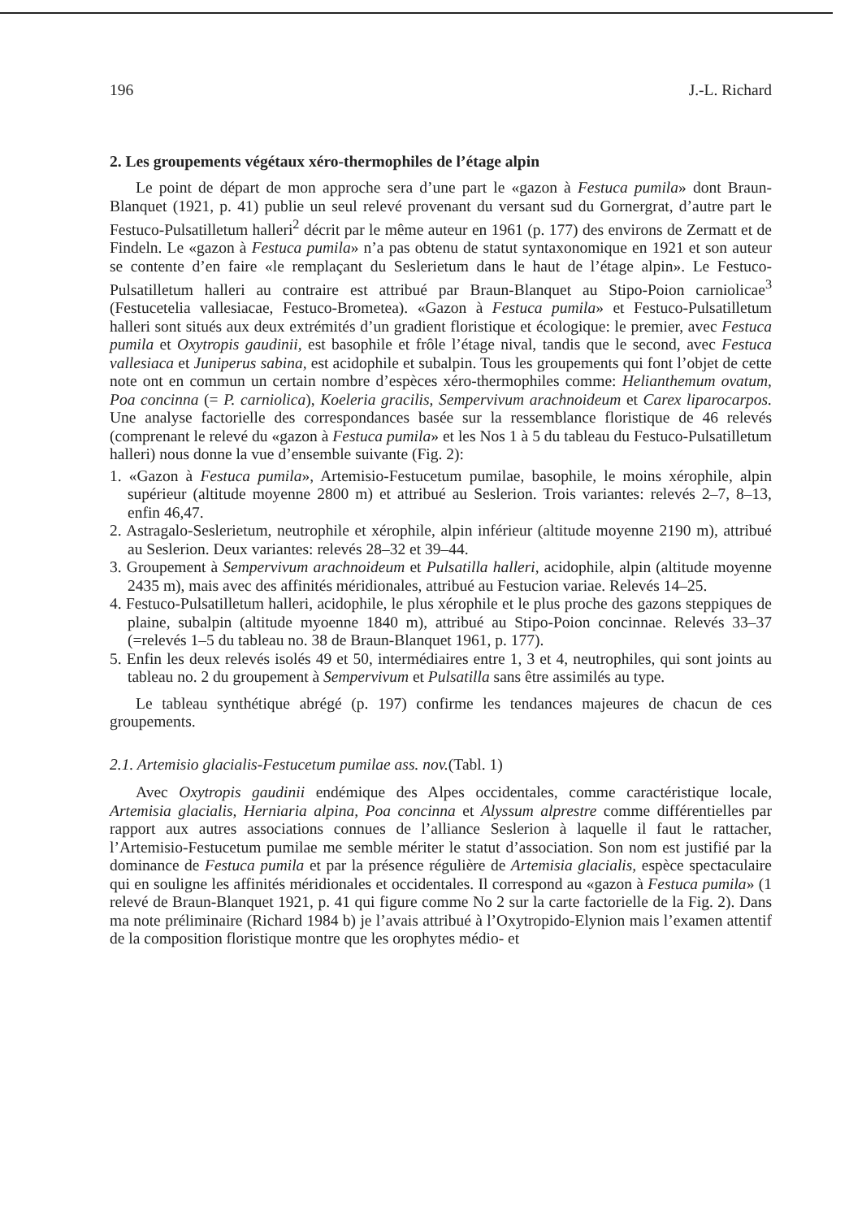196 J.-L. Richard
2. Les groupements végétaux xéro-thermophiles de l’étage alpin
Le point de départ de mon approche sera d’une part le «gazon à Festuca pumila» dont Braun-Blanquet (1921, p. 41) publie un seul relevé provenant du versant sud du Gornergrat, d’autre part le Festuco-Pulsatilletum halleri<sup>2</sup> décrit par le même auteur en 1961 (p. 177) des environs de Zermatt et de Findeln. Le «gazon à Festuca pumila» n’a pas obtenu de statut syntaxonomique en 1921 et son auteur se contente d’en faire «le remplaçant du Seslerietum dans le haut de l’étage alpin». Le Festuco-Pulsatilletum halleri au contraire est attribué par Braun-Blanquet au Stipo-Poion carniolicae<sup>3</sup> (Festucetelia vallesiacae, Festuco-Brometea). «Gazon à Festuca pumila» et Festuco-Pulsatilletum halleri sont situés aux deux extrémités d’un gradient floristique et écologique: le premier, avec Festuca pumila et Oxytropis gaudinii, est basophile et frôle l’étage nival, tandis que le second, avec Festuca vallesiaca et Juniperus sabina, est acidophile et subalpin. Tous les groupements qui font l’objet de cette note ont en commun un certain nombre d’espèces xéro-thermophiles comme: Helianthemum ovatum, Poa concinna (= P. carniolica), Koeleria gracilis, Sempervivum arachnoideum et Carex liparocarpos. Une analyse factorielle des correspondances basée sur la ressemblance floristique de 46 relevés (comprenant le relevé du «gazon à Festuca pumila» et les Nos 1 à 5 du tableau du Festuco-Pulsatilletum halleri) nous donne la vue d’ensemble suivante (Fig. 2):
1. «Gazon à Festuca pumila», Artemisio-Festucetum pumilae, basophile, le moins xérophile, alpin supérieur (altitude moyenne 2800 m) et attribué au Seslerion. Trois variantes: relevés 2–7, 8–13, enfin 46,47.
2. Astragalo-Seslerietum, neutrophile et xérophile, alpin inférieur (altitude moyenne 2190 m), attribué au Seslerion. Deux variantes: relevés 28–32 et 39–44.
3. Groupement à Sempervivum arachnoideum et Pulsatilla halleri, acidophile, alpin (altitude moyenne 2435 m), mais avec des affinités méridionales, attribué au Festucion variae. Relevés 14–25.
4. Festuco-Pulsatilletum halleri, acidophile, le plus xérophile et le plus proche des gazons steppiques de plaine, subalpin (altitude myoenne 1840 m), attribué au Stipo-Poion concinnae. Relevés 33–37 (=relevés 1–5 du tableau no. 38 de Braun-Blanquet 1961, p. 177).
5. Enfin les deux relevés isolés 49 et 50, intermédiaires entre 1, 3 et 4, neutrophiles, qui sont joints au tableau no. 2 du groupement à Sempervivum et Pulsatilla sans être assimilés au type.
Le tableau synthétique abrégé (p. 197) confirme les tendances majeures de chacun de ces groupements.
2.1. Artemisio glacialis-Festucetum pumilae ass. nov.(Tabl. 1)
Avec Oxytropis gaudinii endémique des Alpes occidentales, comme caractéristique locale, Artemisia glacialis, Herniaria alpina, Poa concinna et Alyssum alprestre comme différentielles par rapport aux autres associations connues de l’alliance Seslerion à laquelle il faut le rattacher, l’Artemisio-Festucetum pumilae me semble mériter le statut d’association. Son nom est justifié par la dominance de Festuca pumila et par la présence régulière de Artemisia glacialis, espèce spectaculaire qui en souligne les affinités méridionales et occidentales. Il correspond au «gazon à Festuca pumila» (1 relevé de Braun-Blanquet 1921, p. 41 qui figure comme No 2 sur la carte factorielle de la Fig. 2). Dans ma note préliminaire (Richard 1984 b) je l’avais attribué à l’Oxytropido-Elynion mais l’examen attentif de la composition floristique montre que les orophytes médio- et